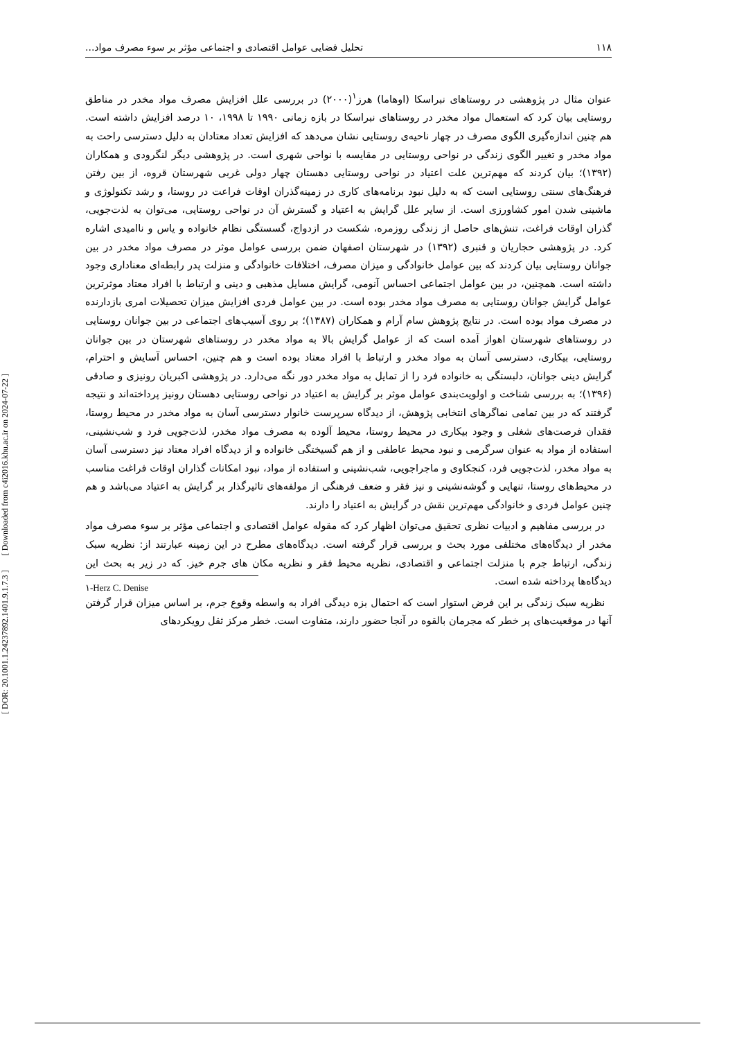۱۱۸ تحلیل فضایی عوامل اقتصادی و اجتماعی مؤثر بر سوء مصرف مواد...
عنوان مثال در پژوهشی در روستاهای نبراسکا (اوهاما) هرز<sup>۱</sup>(۲۰۰۰) در بررسی علل افزایش مصرف مواد مخدر در مناطق روستایی بیان کرد که استعمال مواد مخدر در روستاهای نبراسکا در بازه زمانی ۱۹۹۰ تا ۱۹۹۸، ۱۰ درصد افزایش داشته است. هم چنین اندازه‌گیری الگوی مصرف در چهار ناحیه‌ی روستایی نشان می‌دهد که افزایش تعداد معتادان به دلیل دسترسی راحت به مواد مخدر و تغییر الگوی زندگی در نواحی روستایی در مقایسه با نواحی شهری است. در پژوهشی دیگر لنگرودی و همکاران (۱۳۹۲)؛ بیان کردند که مهم‌ترین علت اعتیاد در نواحی روستایی دهستان چهار دولی غربی شهرستان قروه، از بین رفتن فرهنگ‌های سنتی روستایی است که به دلیل نبود برنامه‌های کاری در زمینه‌گذران اوقات فراعت در روستا، و رشد تکنولوژی و ماشینی شدن امور کشاورزی است. از سایر علل گرایش به اعتیاد و گسترش آن در نواحی روستایی، می‌توان به لذت‌جویی، گذران اوقات فراغت، تنش‌های حاصل از زندگی روزمره، شکست در ازدواج، گسستگی نظام خانواده و یاس و ناامیدی اشاره کرد. در پژوهشی حجاریان و قنبری (۱۳۹۲) در شهرستان اصفهان ضمن بررسی عوامل موثر در مصرف مواد مخدر در بین جوانان روستایی بیان کردند که بین عوامل خانوادگی و میزان مصرف، اختلافات خانوادگی و منزلت پدر رابطه‌ای معناداری وجود داشته است. همچنین، در بین عوامل اجتماعی احساس آنومی، گرایش مسایل مذهبی و دینی و ارتباط با افراد معتاد موثرترین عوامل گرایش جوانان روستایی به مصرف مواد مخدر بوده است. در بین عوامل فردی افزایش میزان تحصیلات امری بازدارنده در مصرف مواد بوده است. در نتایج پژوهش سام آرام و همکاران (۱۳۸۷)؛ بر روی آسیب‌های اجتماعی در بین جوانان روستایی در روستاهای شهرستان اهواز آمده است که از عوامل گرایش بالا به مواد مخدر در روستاهای شهرستان در بین جوانان روستایی، بیکاری، دسترسی آسان به مواد مخدر و ارتباط با افراد معتاد بوده است و هم چنین، احساس آسایش و احترام، گرایش دینی جوانان، دلبستگی به خانواده فرد را از تمایل به مواد مخدر دور نگه می‌دارد. در پژوهشی اکبریان رونیزی و صادقی (۱۳۹۶)؛ به بررسی شناخت و اولویت‌بندی عوامل موثر بر گرایش به اعتیاد در نواحی روستایی دهستان رونیز پرداخته‌اند و نتیجه گرفتند که در بین تمامی نماگرهای انتخابی پژوهش، از دیدگاه سرپرست خانوار دسترسی آسان به مواد مخدر در محیط روستا، فقدان فرصت‌های شغلی و وجود بیکاری در محیط روستا، محیط آلوده به مصرف مواد مخدر، لذت‌جویی فرد و شب‌نشینی، استفاده از مواد به عنوان سرگرمی و نبود محیط عاطفی و از هم گسیختگی خانواده و از دیدگاه افراد معتاد نیز دسترسی آسان به مواد مخدر، لذت‌جویی فرد، کنجکاوی و ماجراجویی، شب‌نشینی و استفاده از مواد، نبود امکانات گذاران اوقات فراغت مناسب در محیط‌های روستا، تنهایی و گوشه‌نشینی و نیز فقر و ضعف فرهنگی از مولفه‌های تاثیرگذار بر گرایش به اعتیاد می‌باشد و هم چنین عوامل فردی و خانوادگی مهم‌ترین نقش در گرایش به اعتیاد را دارند.
در بررسی مفاهیم و ادبیات نظری تحقیق می‌توان اظهار کرد که مقوله عوامل اقتصادی و اجتماعی مؤثر بر سوء مصرف مواد مخدر از دیدگاه‌های مختلفی مورد بحث و بررسی قرار گرفته است. دیدگاه‌های مطرح در این زمینه عبارتند از: نظریه سبک زندگی، ارتباط جرم با منزلت اجتماعی و اقتصادی، نظریه محیط فقر و نظریه مکان های جرم خیز. که در زیر به بحث این دیدگاه‌ها پرداخته شده است.
نظریه سبک زندگی بر این فرض استوار است که احتمال بزه دیدگی افراد به واسطه وقوع جرم، بر اساس میزان قرار گرفتن آنها در موقعیت‌های پر خطر که مجرمان بالقوه در آنجا حضور دارند، متفاوت است. خطر مرکز ثقل رویکردهای
۱-Herz C. Denise
[ DOR: 20.1001.1.24237892.1401.9.1.7.3 ] [ Downloaded from c4i2016.khu.ac.ir on 2024-07-22 ]